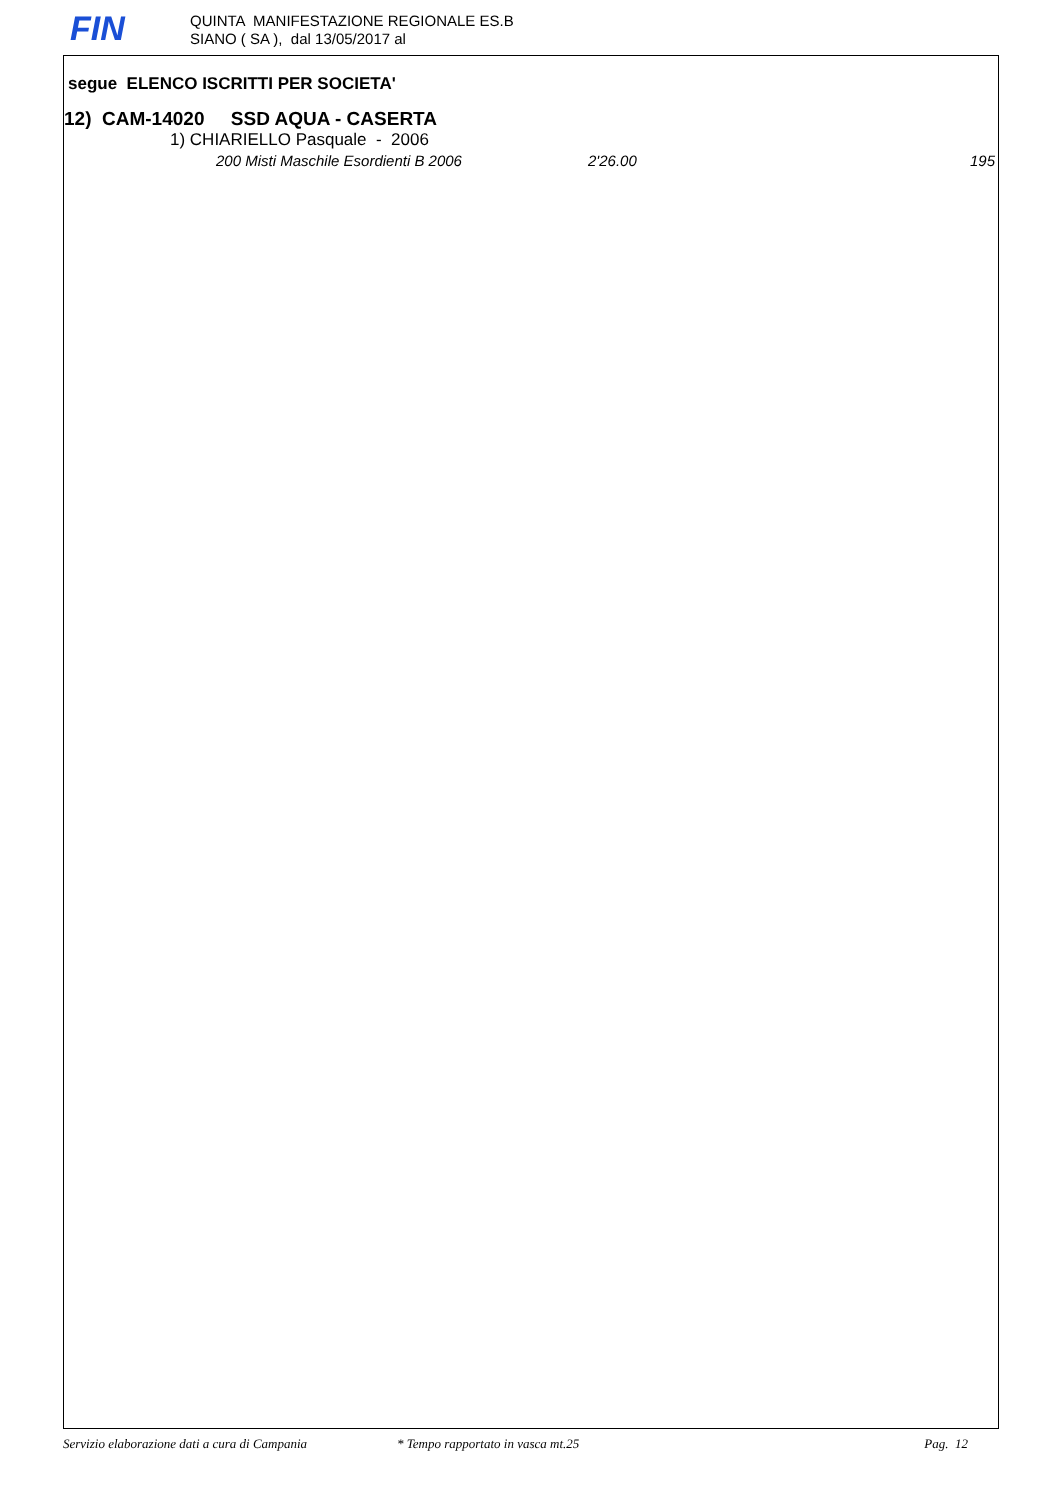FIN
QUINTA MANIFESTAZIONE REGIONALE ES.B
SIANO ( SA ), dal 13/05/2017 al
segue ELENCO ISCRITTI PER SOCIETA'
12) CAM-14020 SSD AQUA - CASERTA
1) CHIARIELLO Pasquale - 2006
200 Misti Maschile Esordienti B 2006 2'26.00 195
Servizio elaborazione dati a cura di Campania * Tempo rapportato in vasca mt.25 Pag. 12